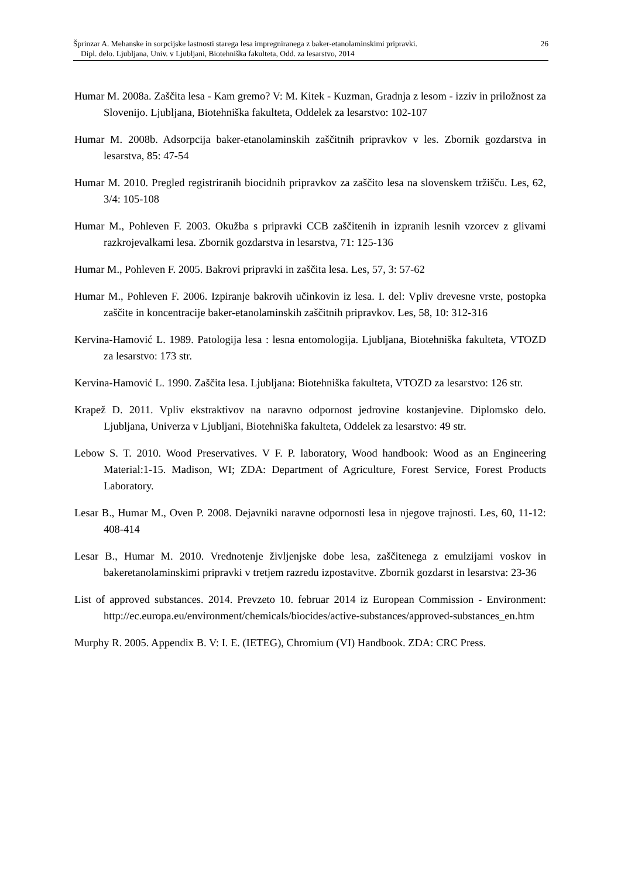Šprinzar A. Mehanske in sorpcijske lastnosti starega lesa impregniranega z baker-etanolaminskimi pripravki. 26
Dipl. delo. Ljubljana, Univ. v Ljubljani, Biotehniška fakulteta, Odd. za lesarstvo, 2014
Humar M. 2008a. Zaščita lesa - Kam gremo? V: M. Kitek - Kuzman, Gradnja z lesom - izziv in priložnost za Slovenijo. Ljubljana, Biotehniška fakulteta, Oddelek za lesarstvo: 102-107
Humar M. 2008b. Adsorpcija baker-etanolaminskih zaščitnih pripravkov v les. Zbornik gozdarstva in lesarstva, 85: 47-54
Humar M. 2010. Pregled registriranih biocidnih pripravkov za zaščito lesa na slovenskem tržišču. Les, 62, 3/4: 105-108
Humar M., Pohleven F. 2003. Okužba s pripravki CCB zaščitenih in izpranih lesnih vzorcev z glivami razkrojevalkami lesa. Zbornik gozdarstva in lesarstva, 71: 125-136
Humar M., Pohleven F. 2005. Bakrovi pripravki in zaščita lesa. Les, 57, 3: 57-62
Humar M., Pohleven F. 2006. Izpiranje bakrovih učinkovin iz lesa. I. del: Vpliv drevesne vrste, postopka zaščite in koncentracije baker-etanolaminskih zaščitnih pripravkov. Les, 58, 10: 312-316
Kervina-Hamović L. 1989. Patologija lesa : lesna entomologija. Ljubljana, Biotehniška fakulteta, VTOZD za lesarstvo: 173 str.
Kervina-Hamović L. 1990. Zaščita lesa. Ljubljana: Biotehniška fakulteta, VTOZD za lesarstvo: 126 str.
Krapež D. 2011. Vpliv ekstraktivov na naravno odpornost jedrovine kostanjevine. Diplomsko delo. Ljubljana, Univerza v Ljubljani, Biotehniška fakulteta, Oddelek za lesarstvo: 49 str.
Lebow S. T. 2010. Wood Preservatives. V F. P. laboratory, Wood handbook: Wood as an Engineering Material:1-15. Madison, WI; ZDA: Department of Agriculture, Forest Service, Forest Products Laboratory.
Lesar B., Humar M., Oven P. 2008. Dejavniki naravne odpornosti lesa in njegove trajnosti. Les, 60, 11-12: 408-414
Lesar B., Humar M. 2010. Vrednotenje življenjske dobe lesa, zaščitenega z emulzijami voskov in bakeretanolaminskimi pripravki v tretjem razredu izpostavitve. Zbornik gozdarst in lesarstva: 23-36
List of approved substances. 2014. Prevzeto 10. februar 2014 iz European Commission - Environment: http://ec.europa.eu/environment/chemicals/biocides/active-substances/approved-substances_en.htm
Murphy R. 2005. Appendix B. V: I. E. (IETEG), Chromium (VI) Handbook. ZDA: CRC Press.